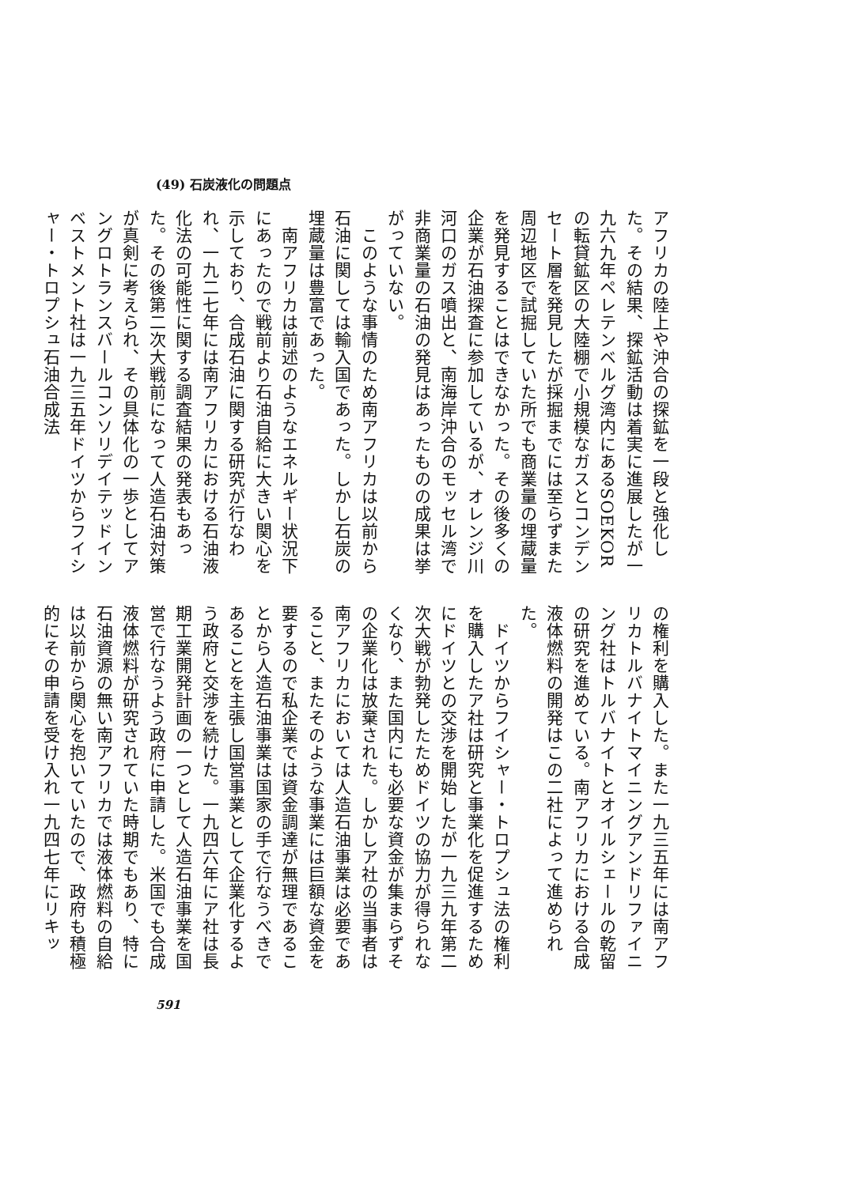(49) 石炭液化の問題点
アフリカの陸上や沖合の探鉱を一段と強化した。その結果、探鉱活動は着実に進展したが一九六九年ペレテンベルグ湾内にあるSOEKORの転貸鉱区の大陸棚で小規模なガスとコンデンセート層を発見したが採掘までには至らずまた周辺地区で試掘していた所でも商業量の埋蔵量を発見することはできなかった。その後多くの企業が石油探査に参加しているが、オレンジ川河口のガス噴出と、南海岸沖合のモッセル湾で非商業量の石油の発見はあったものの成果は挙がっていない。
　このような事情のため南アフリカは以前から石油に関しては輸入国であった。しかし石炭の埋蔵量は豊富であった。
　南アフリカは前述のようなエネルギー状況下にあったので戦前より石油自給に大きい関心を示しており、合成石油に関する研究が行なわれ、一九二七年には南アフリカにおける石油液化法の可能性に関する調査結果の発表もあった。その後第二次大戦前になって人造石油対策が真剣に考えられ、その具体化の一歩としてアングロトランスバールコンソリデイテッドインベストメント社は一九三五年ドイツからフイシャー・トロプシュ石油合成法
の権利を購入した。また一九三五年には南アフリカトルバナイトマイニングアンドリファイニング社はトルバナイトとオイルシェールの乾留の研究を進めている。南アフリカにおける合成液体燃料の開発はこの二社によって進められた。
　ドイツからフイシャー・トロプシュ法の権利を購入したア社は研究と事業化を促進するためにドイツとの交渉を開始したが一九三九年第二次大戦が勃発したためドイツの協力が得られなくなり、また国内にも必要な資金が集まらずその企業化は放棄された。しかしア社の当事者は南アフリカにおいては人造石油事業は必要であること、またそのような事業には巨額な資金を要するので私企業では資金調達が無理であることから人造石油事業は国家の手で行なうべきであることを主張し国営事業として企業化するよう政府と交渉を続けた。一九四六年にア社は長期工業開発計画の一つとして人造石油事業を国営で行なうよう政府に申請した。米国でも合成液体燃料が研究されていた時期でもあり、特に石油資源の無い南アフリカでは液体燃料の自給は以前から関心を抱いていたので、政府も積極的にその申請を受け入れ一九四七年にリキッ
591